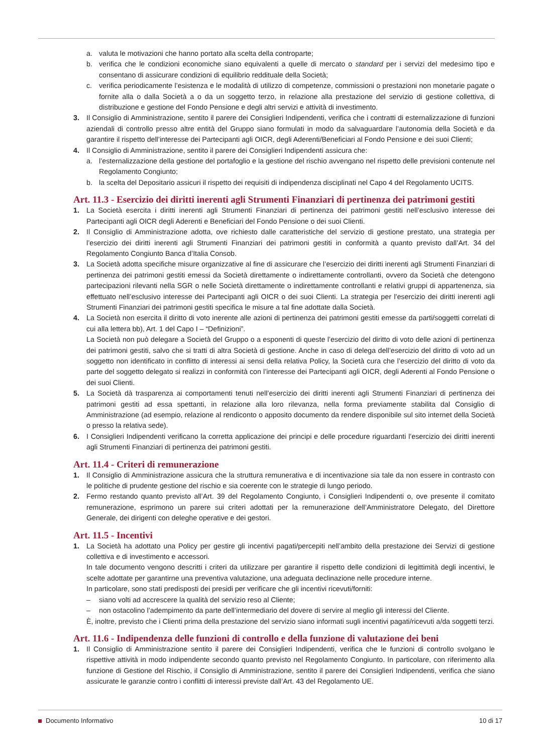a. valuta le motivazioni che hanno portato alla scelta della controparte;
b. verifica che le condizioni economiche siano equivalenti a quelle di mercato o standard per i servizi del medesimo tipo e consentano di assicurare condizioni di equilibrio reddituale della Società;
c. verifica periodicamente l’esistenza e le modalità di utilizzo di competenze, commissioni o prestazioni non monetarie pagate o fornite alla o dalla Società a o da un soggetto terzo, in relazione alla prestazione del servizio di gestione collettiva, di distribuzione e gestione del Fondo Pensione e degli altri servizi e attività di investimento.
3. Il Consiglio di Amministrazione, sentito il parere dei Consiglieri Indipendenti, verifica che i contratti di esternalizzazione di funzioni aziendali di controllo presso altre entità del Gruppo siano formulati in modo da salvaguardare l’autonomia della Società e da garantire il rispetto dell’interesse dei Partecipanti agli OICR, degli Aderenti/Beneficiari al Fondo Pensione e dei suoi Clienti;
4. Il Consiglio di Amministrazione, sentito il parere dei Consiglieri Indipendenti assicura che:
a. l’esternalizzazione della gestione del portafoglio e la gestione del rischio avvengano nel rispetto delle previsioni contenute nel Regolamento Congiunto;
b. la scelta del Depositario assicuri il rispetto dei requisiti di indipendenza disciplinati nel Capo 4 del Regolamento UCITS.
Art. 11.3 - Esercizio dei diritti inerenti agli Strumenti Finanziari di pertinenza dei patrimoni gestiti
1. La Società esercita i diritti inerenti agli Strumenti Finanziari di pertinenza dei patrimoni gestiti nell’esclusivo interesse dei Partecipanti agli OICR degli Aderenti e Beneficiari del Fondo Pensione o dei suoi Clienti.
2. Il Consiglio di Amministrazione adotta, ove richiesto dalle caratteristiche del servizio di gestione prestato, una strategia per l’esercizio dei diritti inerenti agli Strumenti Finanziari dei patrimoni gestiti in conformità a quanto previsto dall’Art. 34 del Regolamento Congiunto Banca d’Italia Consob.
3. La Società adotta specifiche misure organizzative al fine di assicurare che l’esercizio dei diritti inerenti agli Strumenti Finanziari di pertinenza dei patrimoni gestiti emessi da Società direttamente o indirettamente controllanti, ovvero da Società che detengono partecipazioni rilevanti nella SGR o nelle Società direttamente o indirettamente controllanti e relativi gruppi di appartenenza, sia effettuato nell’esclusivo interesse dei Partecipanti agli OICR o dei suoi Clienti. La strategia per l’esercizio dei diritti inerenti agli Strumenti Finanziari dei patrimoni gestiti specifica le misure a tal fine adottate dalla Società.
4. La Società non esercita il diritto di voto inerente alle azioni di pertinenza dei patrimoni gestiti emesse da parti/soggetti correlati di cui alla lettera bb), Art. 1 del Capo I – “Definizioni”.
La Società non può delegare a Società del Gruppo o a esponenti di queste l’esercizio del diritto di voto delle azioni di pertinenza dei patrimoni gestiti, salvo che si tratti di altra Società di gestione. Anche in caso di delega dell’esercizio del diritto di voto ad un soggetto non identificato in conflitto di interessi ai sensi della relativa Policy, la Società cura che l’esercizio del diritto di voto da parte del soggetto delegato si realizzi in conformità con l’interesse dei Partecipanti agli OICR, degli Aderenti al Fondo Pensione o dei suoi Clienti.
5. La Società dà trasparenza ai comportamenti tenuti nell’esercizio dei diritti inerenti agli Strumenti Finanziari di pertinenza dei patrimoni gestiti ad essa spettanti, in relazione alla loro rilevanza, nella forma previamente stabilita dal Consiglio di Amministrazione (ad esempio, relazione al rendiconto o apposito documento da rendere disponibile sul sito internet della Società o presso la relativa sede).
6. I Consiglieri Indipendenti verificano la corretta applicazione dei principi e delle procedure riguardanti l’esercizio dei diritti inerenti agli Strumenti Finanziari di pertinenza dei patrimoni gestiti.
Art. 11.4 - Criteri di remunerazione
1. Il Consiglio di Amministrazione assicura che la struttura remunerativa e di incentivazione sia tale da non essere in contrasto con le politiche di prudente gestione del rischio e sia coerente con le strategie di lungo periodo.
2. Fermo restando quanto previsto all’Art. 39 del Regolamento Congiunto, i Consiglieri Indipendenti o, ove presente il comitato remunerazione, esprimono un parere sui criteri adottati per la remunerazione dell’Amministratore Delegato, del Direttore Generale, dei dirigenti con deleghe operative e dei gestori.
Art. 11.5 - Incentivi
1. La Società ha adottato una Policy per gestire gli incentivi pagati/percepiti nell’ambito della prestazione dei Servizi di gestione collettiva e di investimento e accessori.
In tale documento vengono descritti i criteri da utilizzare per garantire il rispetto delle condizioni di legittimità degli incentivi, le scelte adottate per garantirne una preventiva valutazione, una adeguata declinazione nelle procedure interne.
In particolare, sono stati predisposti dei presidi per verificare che gli incentivi ricevuti/forniti:
– siano volti ad accrescere la qualità del servizio reso al Cliente;
– non ostacolino l’adempimento da parte dell’intermediario del dovere di servire al meglio gli interessi del Cliente.
È, inoltre, previsto che i Clienti prima della prestazione del servizio siano informati sugli incentivi pagati/ricevuti a/da soggetti terzi.
Art. 11.6 - Indipendenza delle funzioni di controllo e della funzione di valutazione dei beni
1. Il Consiglio di Amministrazione sentito il parere dei Consiglieri Indipendenti, verifica che le funzioni di controllo svolgano le rispettive attività in modo indipendente secondo quanto previsto nel Regolamento Congiunto. In particolare, con riferimento alla funzione di Gestione del Rischio, il Consiglio di Amministrazione, sentito il parere dei Consiglieri Indipendenti, verifica che siano assicurate le garanzie contro i conflitti di interessi previste dall’Art. 43 del Regolamento UE.
Documento Informativo 10 di 17